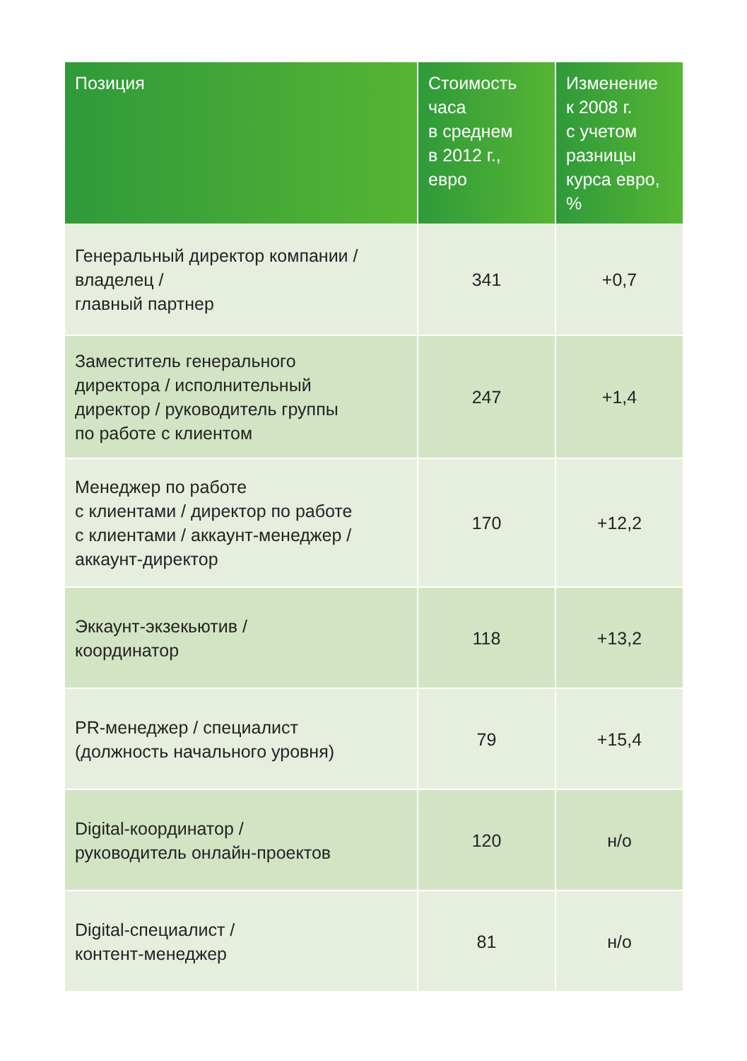| Позиция | Стоимость часа в среднем в 2012 г., евро | Изменение к 2008 г. с учетом разницы курса евро, % |
| --- | --- | --- |
| Генеральный директор компании / владелец / главный партнер | 341 | +0,7 |
| Заместитель генерального директора / исполнительный директор / руководитель группы по работе с клиентом | 247 | +1,4 |
| Менеджер по работе с клиентами / директор по работе с клиентами / аккаунт-менеджер / аккаунт-директор | 170 | +12,2 |
| Эккаунт-экзекьютив / координатор | 118 | +13,2 |
| PR-менеджер / специалист (должность начального уровня) | 79 | +15,4 |
| Digital-координатор / руководитель онлайн-проектов | 120 | н/о |
| Digital-специалист / контент-менеджер | 81 | н/о |